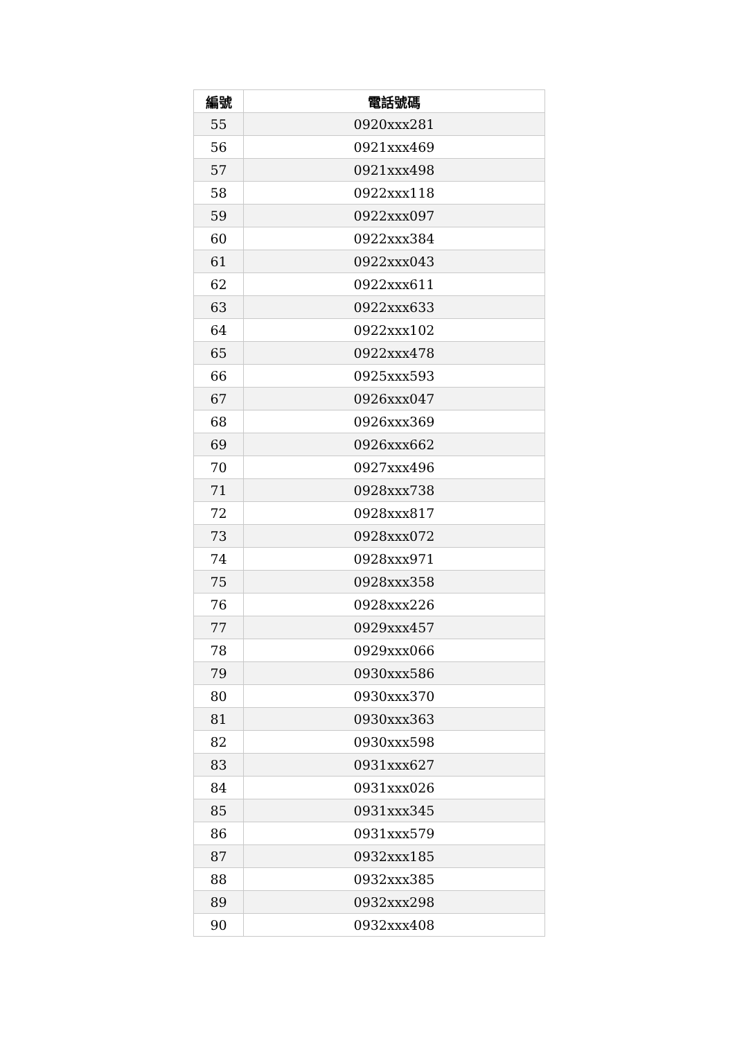| 編號 | 電話號碼 |
| --- | --- |
| 55 | 0920xxx281 |
| 56 | 0921xxx469 |
| 57 | 0921xxx498 |
| 58 | 0922xxx118 |
| 59 | 0922xxx097 |
| 60 | 0922xxx384 |
| 61 | 0922xxx043 |
| 62 | 0922xxx611 |
| 63 | 0922xxx633 |
| 64 | 0922xxx102 |
| 65 | 0922xxx478 |
| 66 | 0925xxx593 |
| 67 | 0926xxx047 |
| 68 | 0926xxx369 |
| 69 | 0926xxx662 |
| 70 | 0927xxx496 |
| 71 | 0928xxx738 |
| 72 | 0928xxx817 |
| 73 | 0928xxx072 |
| 74 | 0928xxx971 |
| 75 | 0928xxx358 |
| 76 | 0928xxx226 |
| 77 | 0929xxx457 |
| 78 | 0929xxx066 |
| 79 | 0930xxx586 |
| 80 | 0930xxx370 |
| 81 | 0930xxx363 |
| 82 | 0930xxx598 |
| 83 | 0931xxx627 |
| 84 | 0931xxx026 |
| 85 | 0931xxx345 |
| 86 | 0931xxx579 |
| 87 | 0932xxx185 |
| 88 | 0932xxx385 |
| 89 | 0932xxx298 |
| 90 | 0932xxx408 |